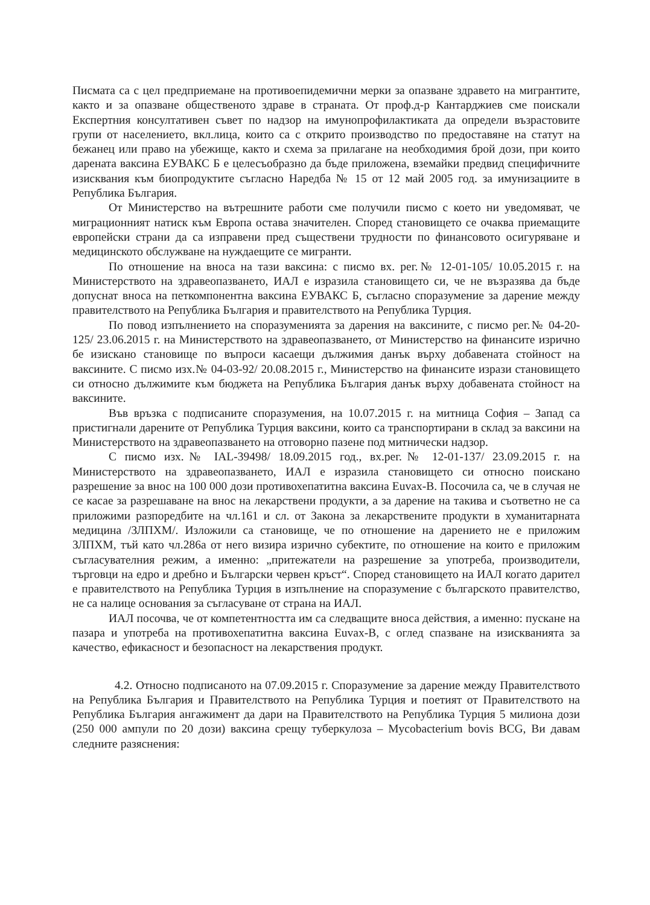Писмата са с цел предприемане на противоепидемични мерки за опазване здравето на мигрантите, както и за опазване общественото здраве в страната. От проф.д-р Кантарджиев сме поискали Експертния консултативен съвет по надзор на имунопрофилактиката да определи възрастовите групи от населението, вкл.лица, които са с открито производство по предоставяне на статут на бежанец или право на убежище, както и схема за прилагане на необходимия брой дози, при които дарената ваксина ЕУВАКС Б е целесъобразно да бъде приложена, вземайки предвид специфичните изисквания към биопродуктите съгласно Наредба № 15 от 12 май 2005 год. за имунизациите в Република България.
От Министерство на вътрешните работи сме получили писмо с което ни уведомяват, че миграционният натиск към Европа остава значителен. Според становището се очаква приемащите европейски страни да са изправени пред съществени трудности по финансовото осигуряване и медицинското обслужване на нуждаещите се мигранти.
По отношение на вноса на тази ваксина: с писмо вх. рег.№ 12-01-105/ 10.05.2015 г. на Министерството на здравеопазването, ИАЛ е изразила становището си, че не възразява да бъде допуснат вноса на петкомпонентна ваксина ЕУВАКС Б, съгласно споразумение за дарение между правителството на Република България и правителството на Република Турция.
По повод изпълнението на споразуменията за дарения на ваксините, с писмо рег.№ 04-20-125/ 23.06.2015 г. на Министерството на здравеопазването, от Министерство на финансите изрично бе изискано становище по въпроси касаещи дължимия данък върху добавената стойност на ваксините. С писмо изх.№ 04-03-92/ 20.08.2015 г., Министерство на финансите изрази становището си относно дължимите към бюджета на Република България данък върху добавената стойност на ваксините.
Във връзка с подписаните споразумения, на 10.07.2015 г. на митница София – Запад са пристигнали дарените от Република Турция ваксини, които са транспортирани в склад за ваксини на Министерството на здравеопазването на отговорно пазене под митнически надзор.
С писмо изх.№ IAL-39498/ 18.09.2015 год., вх.рег.№ 12-01-137/ 23.09.2015 г. на Министерството на здравеопазването, ИАЛ е изразила становището си относно поискано разрешение за внос на 100 000 дози противохепатитна ваксина Euvax-B. Посочила са, че в случая не се касае за разрешаване на внос на лекарствени продукти, а за дарение на такива и съответно не са приложими разпоредбите на чл.161 и сл. от Закона за лекарствените продукти в хуманитарната медицина /ЗЛПХМ/. Изложили са становище, че по отношение на дарението не е приложим ЗЛПХМ, тъй като чл.286а от него визира изрично субектите, по отношение на които е приложим съгласувателния режим, а именно: „притежатели на разрешение за употреба, производители, търговци на едро и дребно и Български червен кръст“. Според становището на ИАЛ когато дарител е правителството на Република Турция в изпълнение на споразумение с българското правителство, не са налице основания за съгласуване от страна на ИАЛ.
ИАЛ посочва, че от компетентността им са следващите вноса действия, а именно: пускане на пазара и употреба на противохепатитна ваксина Euvax-B, с оглед спазване на изискванията за качество, ефикасност и безопасност на лекарствения продукт.
4.2. Относно подписаното на 07.09.2015 г. Споразумение за дарение между Правителството на Република България и Правителството на Република Турция и поетият от Правителството на Република България ангажимент да дари на Правителството на Република Турция 5 милиона дози (250 000 ампули по 20 дози) ваксина срещу туберкулоза – Mycobacterium bovis BCG, Ви давам следните разяснения: